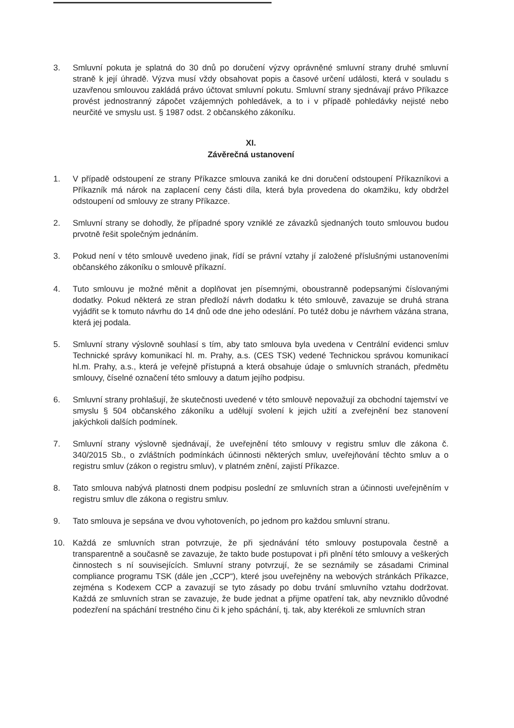3. Smluvní pokuta je splatná do 30 dnů po doručení výzvy oprávněné smluvní strany druhé smluvní straně k její úhradě. Výzva musí vždy obsahovat popis a časové určení události, která v souladu s uzavřenou smlouvou zakládá právo účtovat smluvní pokutu. Smluvní strany sjednávají právo Příkazce provést jednostranný zápočet vzájemných pohledávek, a to i v případě pohledávky nejisté nebo neurčité ve smyslu ust. § 1987 odst. 2 občanského zákoníku.
XI.
Závěrečná ustanovení
1. V případě odstoupení ze strany Příkazce smlouva zaniká ke dni doručení odstoupení Příkazníkovi a Příkazník má nárok na zaplacení ceny části díla, která byla provedena do okamžiku, kdy obdržel odstoupení od smlouvy ze strany Příkazce.
2. Smluvní strany se dohodly, že případné spory vzniklé ze závazků sjednaných touto smlouvou budou prvotně řešit společným jednáním.
3. Pokud není v této smlouvě uvedeno jinak, řídí se právní vztahy jí založené příslušnými ustanoveními občanského zákoníku o smlouvě příkazní.
4. Tuto smlouvu je možné měnit a doplňovat jen písemnými, oboustranně podepsanými číslovanými dodatky. Pokud některá ze stran předloží návrh dodatku k této smlouvě, zavazuje se druhá strana vyjádřit se k tomuto návrhu do 14 dnů ode dne jeho odeslání. Po tutéž dobu je návrhem vázána strana, která jej podala.
5. Smluvní strany výslovně souhlasí s tím, aby tato smlouva byla uvedena v Centrální evidenci smluv Technické správy komunikací hl. m. Prahy, a.s. (CES TSK) vedené Technickou správou komunikací hl.m. Prahy, a.s., která je veřejně přístupná a která obsahuje údaje o smluvních stranách, předmětu smlouvy, číselné označení této smlouvy a datum jejího podpisu.
6. Smluvní strany prohlašují, že skutečnosti uvedené v této smlouvě nepovažují za obchodní tajemství ve smyslu § 504 občanského zákoníku a udělují svolení k jejich užití a zveřejnění bez stanovení jakýchkoli dalších podmínek.
7. Smluvní strany výslovně sjednávají, že uveřejnění této smlouvy v registru smluv dle zákona č. 340/2015 Sb., o zvláštních podmínkách účinnosti některých smluv, uveřejňování těchto smluv a o registru smluv (zákon o registru smluv), v platném znění, zajistí Příkazce.
8. Tato smlouva nabývá platnosti dnem podpisu poslední ze smluvních stran a účinnosti uveřejněním v registru smluv dle zákona o registru smluv.
9. Tato smlouva je sepsána ve dvou vyhotoveních, po jednom pro každou smluvní stranu.
10. Každá ze smluvních stran potvrzuje, že při sjednávání této smlouvy postupovala čestně a transparentně a současně se zavazuje, že takto bude postupovat i při plnění této smlouvy a veškerých činnostech s ní souvisejících. Smluvní strany potvrzují, že se seznámily se zásadami Criminal compliance programu TSK (dále jen „CCP“), které jsou uveřejněny na webových stránkách Příkazce, zejména s Kodexem CCP a zavazují se tyto zásady po dobu trvání smluvního vztahu dodržovat. Každá ze smluvních stran se zavazuje, že bude jednat a přijme opatření tak, aby nevzniklo důvodné podezření na spáchání trestného činu či k jeho spáchání, tj. tak, aby kterékoli ze smluvních stran